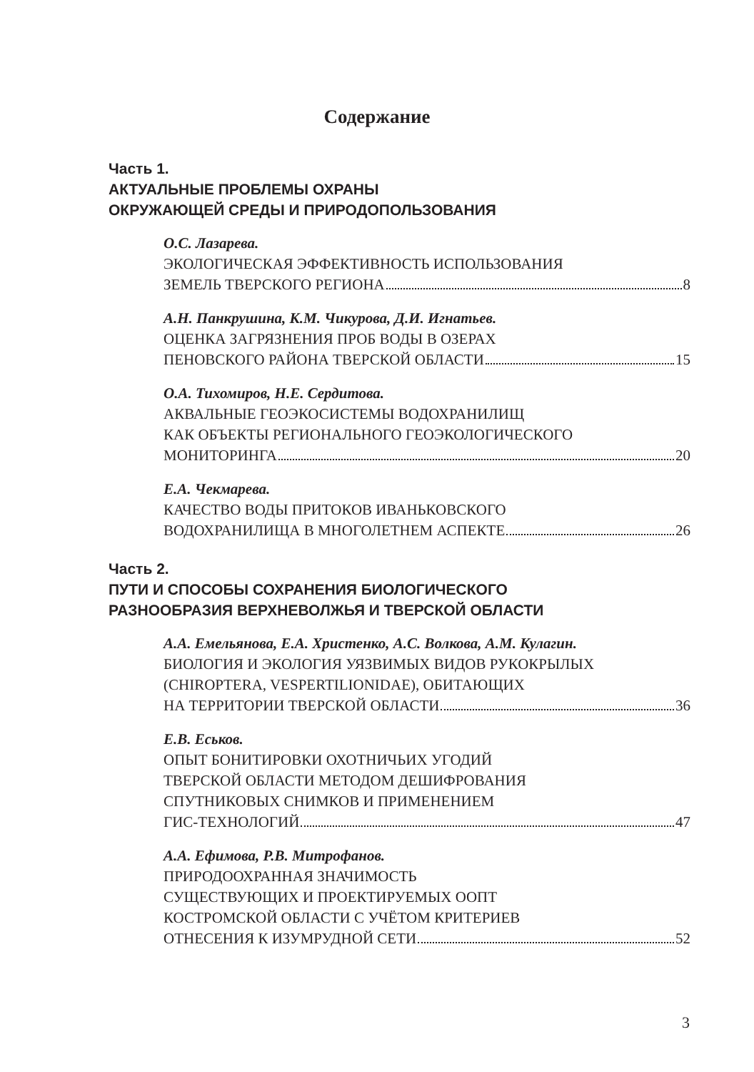Содержание
Часть 1.
АКТУАЛЬНЫЕ ПРОБЛЕМЫ ОХРАНЫ
ОКРУЖАЮЩЕЙ СРЕДЫ И ПРИРОДОПОЛЬЗОВАНИЯ
О.С. Лазарева.
ЭКОЛОГИЧЕСКАЯ ЭФФЕКТИВНОСТЬ ИСПОЛЬЗОВАНИЯ
ЗЕМЕЛЬ ТВЕРСКОГО РЕГИОНА 8
А.Н. Панкрушина, К.М. Чикурова, Д.И. Игнатьев.
ОЦЕНКА ЗАГРЯЗНЕНИЯ ПРОБ ВОДЫ В ОЗЕРАХ
ПЕНОВСКОГО РАЙОНА ТВЕРСКОЙ ОБЛАСТИ 15
О.А. Тихомиров, Н.Е. Сердитова.
АКВАЛЬНЫЕ ГЕОЭКОСИСТЕМЫ ВОДОХРАНИЛИЩ
КАК ОБЪЕКТЫ РЕГИОНАЛЬНОГО ГЕОЭКОЛОГИЧЕСКОГО
МОНИТОРИНГА 20
Е.А. Чекмарева.
КАЧЕСТВО ВОДЫ ПРИТОКОВ ИВАНЬКОВСКОГО
ВОДОХРАНИЛИЩА В МНОГОЛЕТНЕМ АСПЕКТЕ 26
Часть 2.
ПУТИ И СПОСОБЫ СОХРАНЕНИЯ БИОЛОГИЧЕСКОГО
РАЗНООБРАЗИЯ ВЕРХНЕВОЛЖЬЯ И ТВЕРСКОЙ ОБЛАСТИ
А.А. Емельянова, Е.А. Христенко, А.С. Волкова, А.М. Кулагин.
БИОЛОГИЯ И ЭКОЛОГИЯ УЯЗВИМЫХ ВИДОВ РУКОКРЫЛЫХ
(CHIROPTERA, VESPERTILIONIDAE), ОБИТАЮЩИХ
НА ТЕРРИТОРИИ ТВЕРСКОЙ ОБЛАСТИ 36
Е.В. Еськов.
ОПЫТ БОНИТИРОВКИ ОХОТНИЧЬИХ УГОДИЙ
ТВЕРСКОЙ ОБЛАСТИ МЕТОДОМ ДЕШИФРОВАНИЯ
СПУТНИКОВЫХ СНИМКОВ И ПРИМЕНЕНИЕМ
ГИС-ТЕХНОЛОГИЙ 47
А.А. Ефимова, Р.В. Митрофанов.
ПРИРОДООХРАННАЯ ЗНАЧИМОСТЬ
СУЩЕСТВУЮЩИХ И ПРОЕКТИРУЕМЫХ ООПТ
КОСТРОМСКОЙ ОБЛАСТИ С УЧЁТОМ КРИТЕРИЕВ
ОТНЕСЕНИЯ К ИЗУМРУДНОЙ СЕТИ 52
3